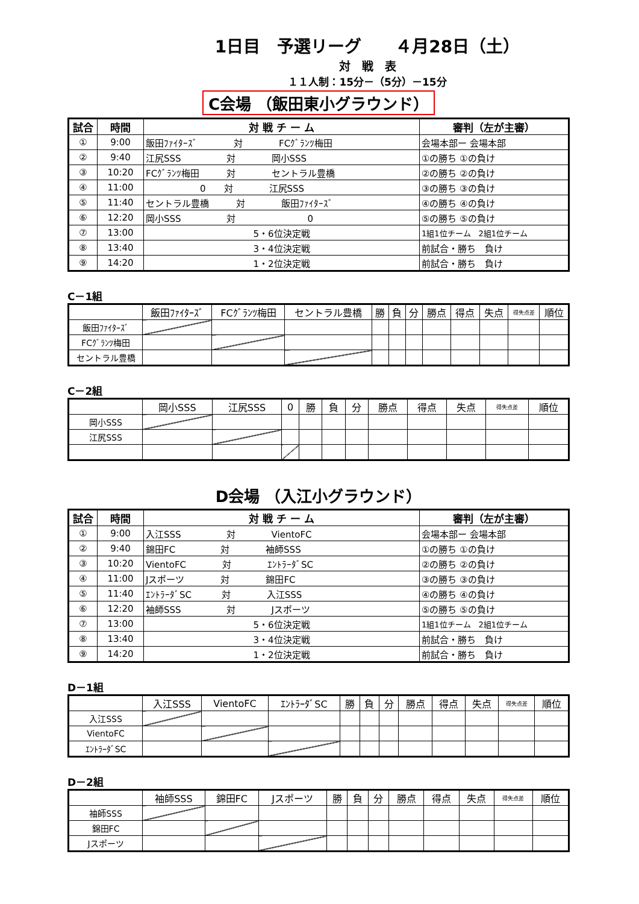1日目　予選リーグ　　４月28日（土）
対　戦　表
１１人制：15分－（5分）－15分
C会場 （飯田東小グラウンド）
| 試合 | 時間 | 対 戦 チ ー ム | 審判（左が主審） |
| --- | --- | --- | --- |
| ① | 9:00 | 飯田ﾌｧｲﾀｰｽﾞ 対 FCｸﾞﾗﾝﾂ梅田 | 会場本部ー 会場本部 |
| ② | 9:40 | 江尻SSS 対 岡小SSS | ①の勝ち ①の負け |
| ③ | 10:20 | FCｸﾞﾗﾝﾂ梅田 対 セントラル豊橋 | ②の勝ち ②の負け |
| ④ | 11:00 | 0 対 江尻SSS | ③の勝ち ③の負け |
| ⑤ | 11:40 | セントラル豊橋 対 飯田ﾌｧｲﾀｰｽﾞ | ④の勝ち ④の負け |
| ⑥ | 12:20 | 岡小SSS 対 0 | ⑤の勝ち ⑤の負け |
| ⑦ | 13:00 | 5・6位決定戦 | 1組1位チーム 2組1位チーム |
| ⑧ | 13:40 | 3・4位決定戦 | 前試合・勝ち 負け |
| ⑨ | 14:20 | 1・2位決定戦 | 前試合・勝ち 負け |
C－1組
| | 飯田ﾌｧｲﾀｰｽﾞ | FCｸﾞﾗﾝﾂ梅田 | セントラル豊橋 | 勝 | 負 | 分 | 勝点 | 得点 | 失点 | 得失点差 | 順位 |
| --- | --- | --- | --- | --- | --- | --- | --- | --- | --- | --- | --- |
| 飯田ﾌｧｲﾀｰｽﾞ | | | | | | | | | | | |
| FCｸﾞﾗﾝﾂ梅田 | | | | | | | | | | | |
| セントラル豊橋 | | | | | | | | | | | |
C－2組
| | 岡小SSS | 江尻SSS | 0 | 勝 | 負 | 分 | 勝点 | 得点 | 失点 | 得失点差 | 順位 |
| --- | --- | --- | --- | --- | --- | --- | --- | --- | --- | --- | --- |
| 岡小SSS | | | | | | | | | | | |
| 江尻SSS | | | | | | | | | | | |
D会場 （入江小グラウンド）
| 試合 | 時間 | 対 戦 チ ー ム | 審判（左が主審） |
| --- | --- | --- | --- |
| ① | 9:00 | 入江SSS 対 VientoFC | 会場本部ー 会場本部 |
| ② | 9:40 | 錦田FC 対 袖師SSS | ①の勝ち ①の負け |
| ③ | 10:20 | VientoFC 対 ｴﾝﾄﾗｰﾀﾞSC | ②の勝ち ②の負け |
| ④ | 11:00 | Jスポーツ 対 錦田FC | ③の勝ち ③の負け |
| ⑤ | 11:40 | ｴﾝﾄﾗｰﾀﾞSC 対 入江SSS | ④の勝ち ④の負け |
| ⑥ | 12:20 | 袖師SSS 対 Jスポーツ | ⑤の勝ち ⑤の負け |
| ⑦ | 13:00 | 5・6位決定戦 | 1組1位チーム 2組1位チーム |
| ⑧ | 13:40 | 3・4位決定戦 | 前試合・勝ち 負け |
| ⑨ | 14:20 | 1・2位決定戦 | 前試合・勝ち 負け |
D－1組
| | 入江SSS | VientoFC | ｴﾝﾄﾗｰﾀﾞSC | 勝 | 負 | 分 | 勝点 | 得点 | 失点 | 得失点差 | 順位 |
| --- | --- | --- | --- | --- | --- | --- | --- | --- | --- | --- | --- |
| 入江SSS | | | | | | | | | | | |
| VientoFC | | | | | | | | | | | |
| ｴﾝﾄﾗｰﾀﾞSC | | | | | | | | | | | |
D－2組
| | 袖師SSS | 錦田FC | Jスポーツ | 勝 | 負 | 分 | 勝点 | 得点 | 失点 | 得失点差 | 順位 |
| --- | --- | --- | --- | --- | --- | --- | --- | --- | --- | --- | --- |
| 袖師SSS | | | | | | | | | | | |
| 錦田FC | | | | | | | | | | | |
| Jスポーツ | | | | | | | | | | | |